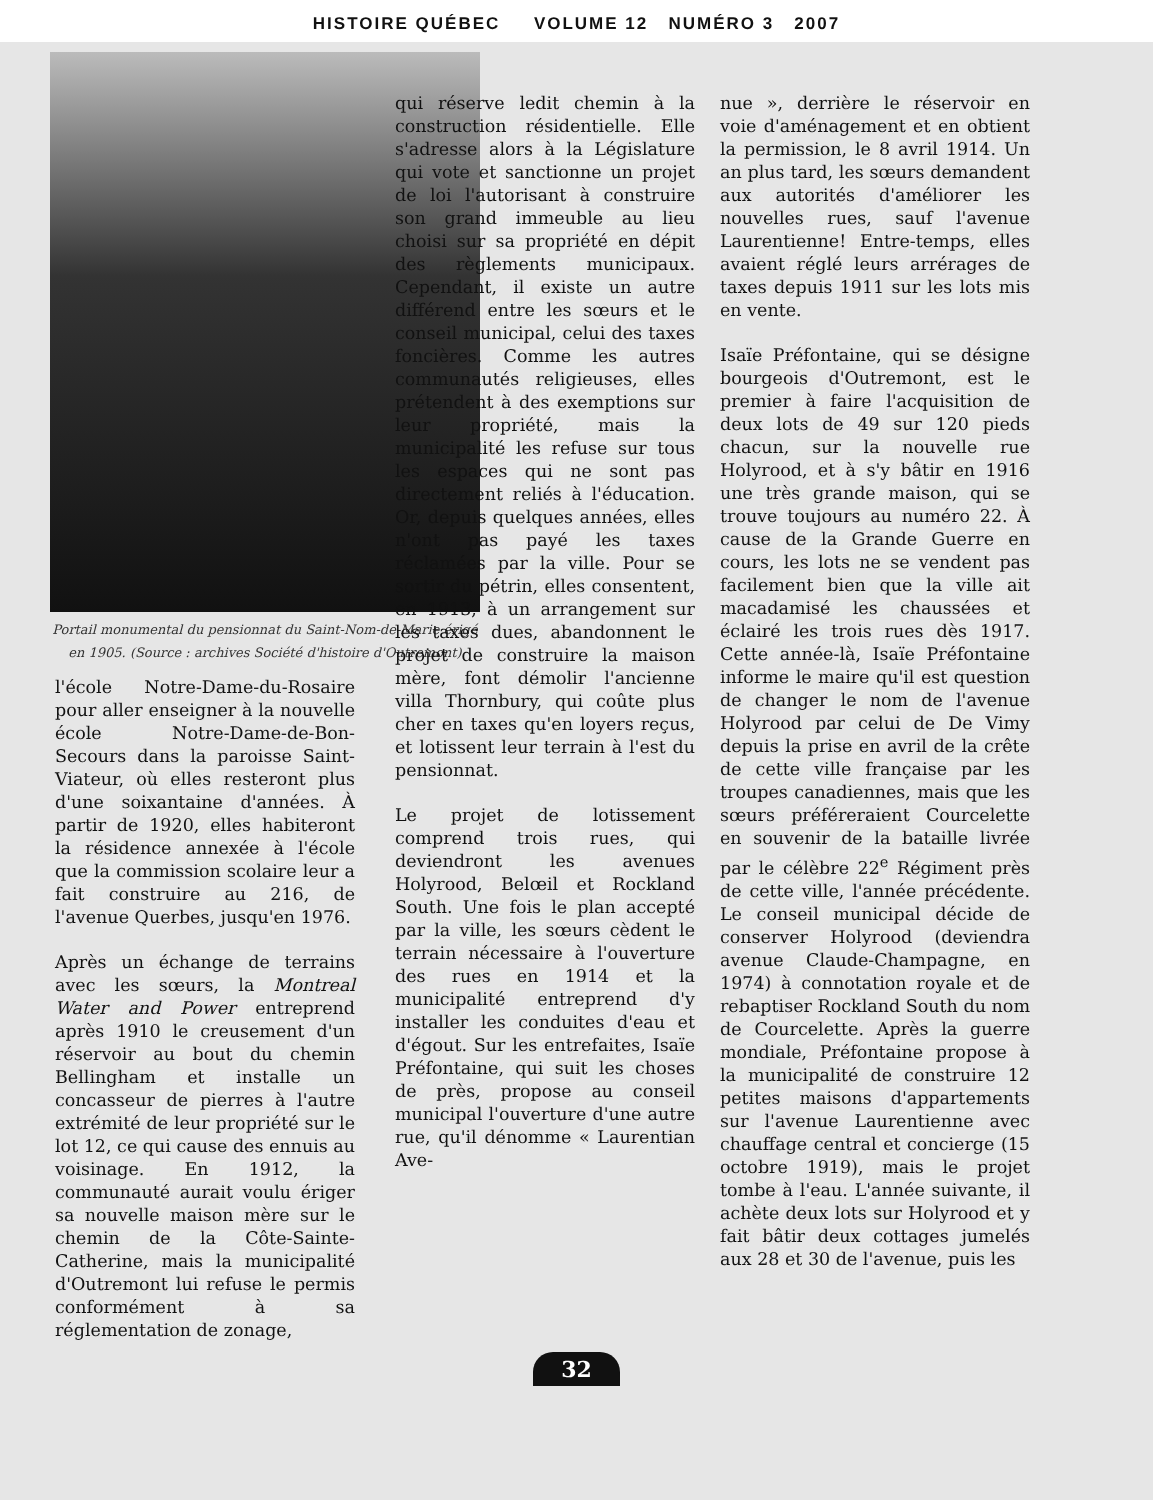HISTOIRE QUÉBEC VOLUME 12 NUMÉRO 3 2007
Portail monumental du pensionnat du Saint-Nom-de-Marie érigé en 1905. (Source : archives Société d'histoire d'Outremont)
l'école Notre-Dame-du-Rosaire pour aller enseigner à la nouvelle école Notre-Dame-de-Bon-Secours dans la paroisse Saint-Viateur, où elles resteront plus d'une soixantaine d'années. À partir de 1920, elles habiteront la résidence annexée à l'école que la commission scolaire leur a fait construire au 216, de l'avenue Querbes, jusqu'en 1976.
Après un échange de terrains avec les sœurs, la Montreal Water and Power entreprend après 1910 le creusement d'un réservoir au bout du chemin Bellingham et installe un concasseur de pierres à l'autre extrémité de leur propriété sur le lot 12, ce qui cause des ennuis au voisinage. En 1912, la communauté aurait voulu ériger sa nouvelle maison mère sur le chemin de la Côte-Sainte-Catherine, mais la municipalité d'Outremont lui refuse le permis conformément à sa réglementation de zonage,
qui réserve ledit chemin à la construction résidentielle. Elle s'adresse alors à la Législature qui vote et sanctionne un projet de loi l'autorisant à construire son grand immeuble au lieu choisi sur sa propriété en dépit des règlements municipaux. Cependant, il existe un autre différend entre les sœurs et le conseil municipal, celui des taxes foncières. Comme les autres communautés religieuses, elles prétendent à des exemptions sur leur propriété, mais la municipalité les refuse sur tous les espaces qui ne sont pas directement reliés à l'éducation. Or, depuis quelques années, elles n'ont pas payé les taxes réclamées par la ville. Pour se sortir du pétrin, elles consentent, en 1913, à un arrangement sur les taxes dues, abandonnent le projet de construire la maison mère, font démolir l'ancienne villa Thornbury, qui coûte plus cher en taxes qu'en loyers reçus, et lotissent leur terrain à l'est du pensionnat.
Le projet de lotissement comprend trois rues, qui deviendront les avenues Holyrood, Belœil et Rockland South. Une fois le plan accepté par la ville, les sœurs cèdent le terrain nécessaire à l'ouverture des rues en 1914 et la municipalité entreprend d'y installer les conduites d'eau et d'égout. Sur les entrefaites, Isaïe Préfontaine, qui suit les choses de près, propose au conseil municipal l'ouverture d'une autre rue, qu'il dénomme « Laurentian Ave-
nue », derrière le réservoir en voie d'aménagement et en obtient la permission, le 8 avril 1914. Un an plus tard, les sœurs demandent aux autorités d'améliorer les nouvelles rues, sauf l'avenue Laurentienne! Entre-temps, elles avaient réglé leurs arrérages de taxes depuis 1911 sur les lots mis en vente.
Isaïe Préfontaine, qui se désigne bourgeois d'Outremont, est le premier à faire l'acquisition de deux lots de 49 sur 120 pieds chacun, sur la nouvelle rue Holyrood, et à s'y bâtir en 1916 une très grande maison, qui se trouve toujours au numéro 22. À cause de la Grande Guerre en cours, les lots ne se vendent pas facilement bien que la ville ait macadamisé les chaussées et éclairé les trois rues dès 1917. Cette année-là, Isaïe Préfontaine informe le maire qu'il est question de changer le nom de l'avenue Holyrood par celui de De Vimy depuis la prise en avril de la crête de cette ville française par les troupes canadiennes, mais que les sœurs préféreraient Courcelette en souvenir de la bataille livrée par le célèbre 22<sup>e</sup> Régiment près de cette ville, l'année précédente. Le conseil municipal décide de conserver Holyrood (deviendra avenue Claude-Champagne, en 1974) à connotation royale et de rebaptiser Rockland South du nom de Courcelette. Après la guerre mondiale, Préfontaine propose à la municipalité de construire 12 petites maisons d'appartements sur l'avenue Laurentienne avec chauffage central et concierge (15 octobre 1919), mais le projet tombe à l'eau. L'année suivante, il achète deux lots sur Holyrood et y fait bâtir deux cottages jumelés aux 28 et 30 de l'avenue, puis les
32